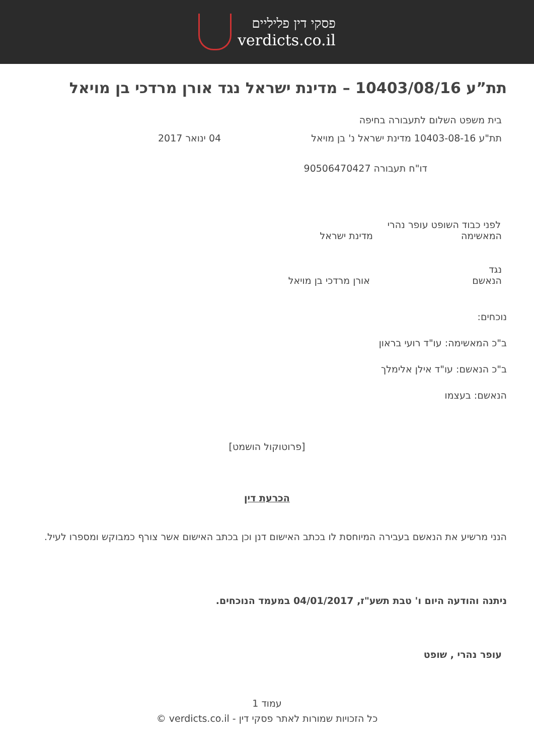פסקי דין פליליים
verdicts.co.il
תת”ע 10403/08/16 – מדינת ישראל נגד אורן מרדכי בן מויאל
בית משפט השלום לתעבורה בחיפה
תת"ע 10403-08-16 מדינת ישראל נ' בן מויאל 04 ינואר 2017
דו"ח תעבורה 90506470427
לפני כבוד השופט עופר נהרי
המאשימה מדינת ישראל
נגד
הנאשם אורן מרדכי בן מויאל
נוכחים:
ב"כ המאשימה: עו"ד רועי בראון
ב"כ הנאשם: עו"ד אילן אלימלך
הנאשם: בעצמו
[פרוטוקול הושמט]
הכרעת דין
הנני מרשיע את הנאשם בעבירה המיוחסת לו בכתב האישום דנן וכן בכתב האישום אשר צורף כמבוקש ומספרו לעיל.
ניתנה והודעה היום ו' טבת תשע"ז, 04/01/2017 במעמד הנוכחים.
עופר נהרי , שופט
עמוד 1
כל הזכויות שמורות לאתר פסקי דין - verdicts.co.il ©